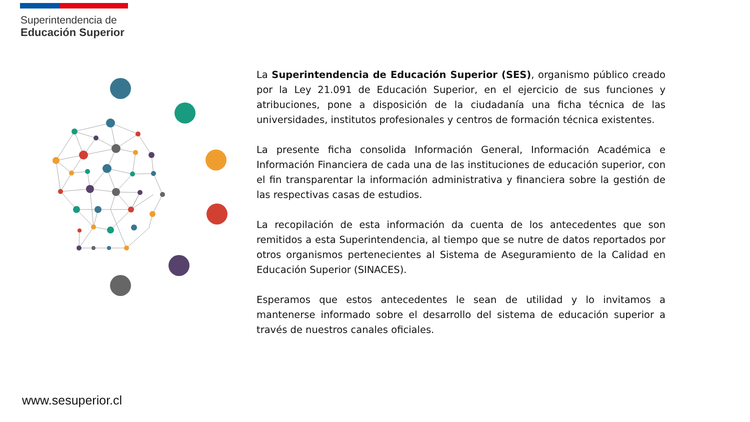Superintendencia de
Educación Superior
La Superintendencia de Educación Superior (SES), organismo público creado por la Ley 21.091 de Educación Superior, en el ejercicio de sus funciones y atribuciones, pone a disposición de la ciudadanía una ficha técnica de las universidades, institutos profesionales y centros de formación técnica existentes.
La presente ficha consolida Información General, Información Académica e Información Financiera de cada una de las instituciones de educación superior, con el fin transparentar la información administrativa y financiera sobre la gestión de las respectivas casas de estudios.
La recopilación de esta información da cuenta de los antecedentes que son remitidos a esta Superintendencia, al tiempo que se nutre de datos reportados por otros organismos pertenecientes al Sistema de Aseguramiento de la Calidad en Educación Superior (SINACES).
Esperamos que estos antecedentes le sean de utilidad y lo invitamos a mantenerse informado sobre el desarrollo del sistema de educación superior a través de nuestros canales oficiales.
www.sesuperior.cl